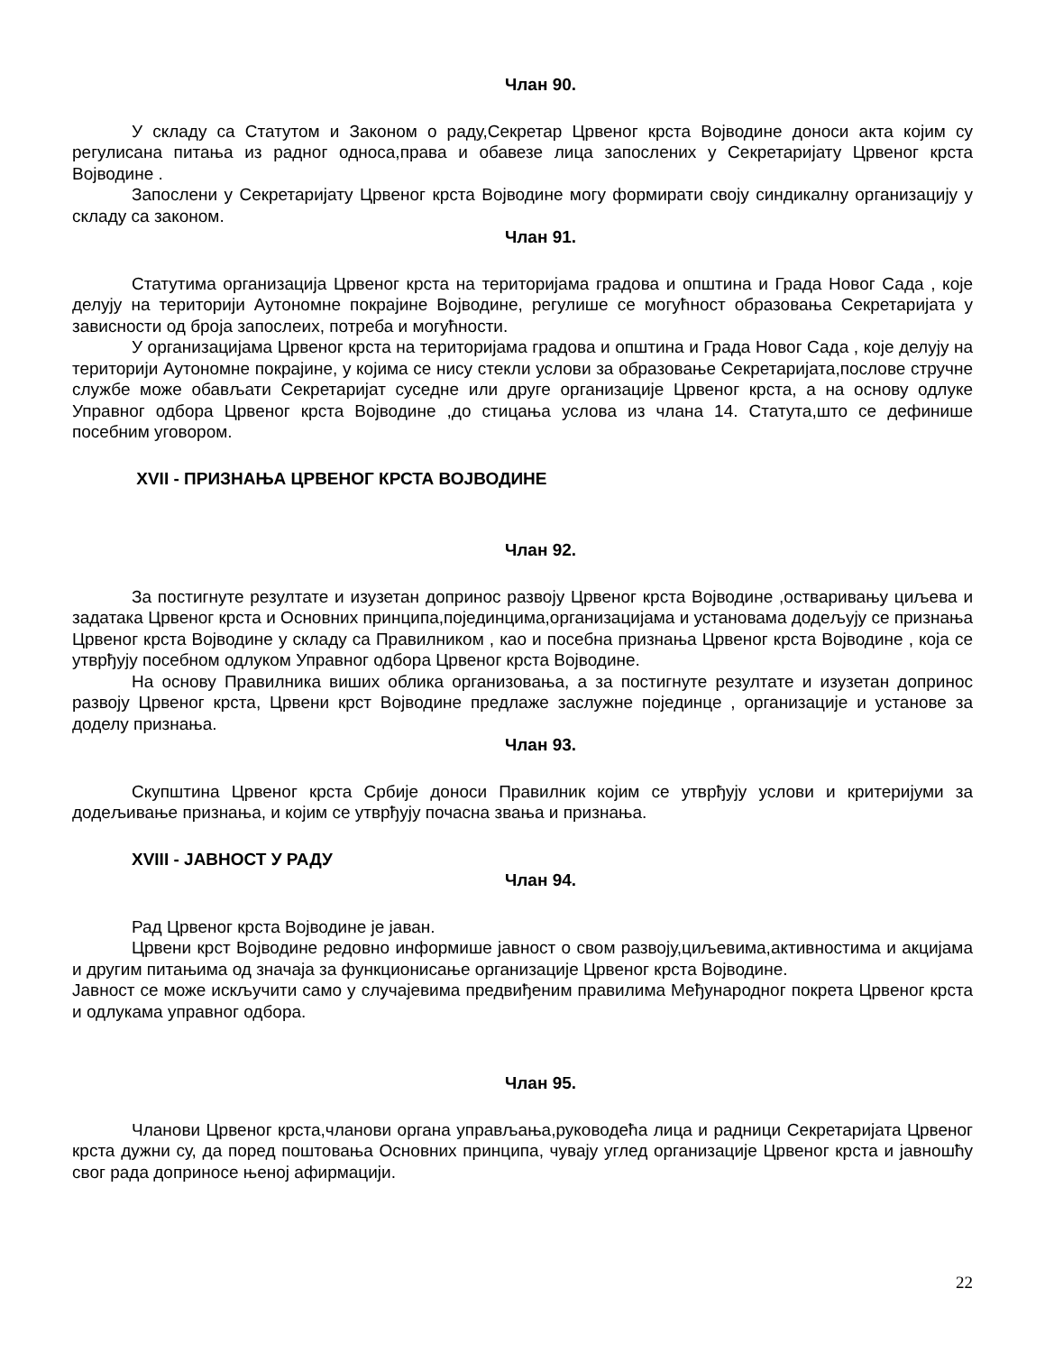Члан 90.
У складу са Статутом и Законом о раду,Секретар Црвеног крста Војводине доноси акта којим су регулисана питања из радног односа,права и обавезе лица запослених у Секретаријату Црвеног крста Војводине .
Запослени у Секретаријату Црвеног крста Војводине могу формирати своју синдикалну организацију у складу са законом.
Члан 91.
Статутима организација Црвеног крста на територијама градова и општина и Града Новог Сада , које делују на територији Аутономне покрајине Војводине, регулише се могућност образовања Секретаријата у зависности од броја запослеих, потреба и могућности.
У организацијама Црвеног крста на територијама градова и општина и Града Новог Сада , које делују на територији Аутономне покрајине, у којима се нису стекли услови за образовање Секретаријата,послове стручне службе може обављати Секретаријат суседне или друге организације Црвеног крста, а на основу одлуке Управног одбора Црвеног крста Војводине ,до стицања услова из члана 14. Статута,што се дефинише посебним уговором.
XVII - ПРИЗНАЊА ЦРВЕНОГ КРСТА ВОЈВОДИНЕ
Члан 92.
За постигнуте резултате и изузетан допринос развоју Црвеног крста Војводине ,остваривању циљева и задатака Црвеног крста и Основних принципа,појединцима,организацијама и установама додељују се признања Црвеног крста Војводине у складу са Правилником , као и посебна признања Црвеног крста Војводине , која се утврђују посебном одлуком Управног одбора Црвеног крста Војводине.
На основу Правилника виших облика организовања, а за постигнуте резултате и изузетан допринос развоју Црвеног крста, Црвени крст Војводине предлаже заслужне појединце , организације и установе за доделу признања.
Члан 93.
Скупштина Црвеног крста Србије доноси Правилник којим се утврђују услови и критеријуми за додељивање признања, и којим се утврђују почасна звања и признања.
XVIII - ЈАВНОСТ У РАДУ
Члан 94.
Рад Црвеног крста Војводине је јаван.
Црвени крст Војводине редовно информише јавност о свом развоју,циљевима,активностима и акцијама и другим питањима од значаја за функционисање организације Црвеног крста Војводине.
Јавност се може искључити само у случајевима предвиђеним правилима Међународног покрета Црвеног крста и одлукама управног одбора.
Члан 95.
Чланови Црвеног крста,чланови органа управљања,руководећа лица и радници Секретаријата Црвеног крста дужни су, да поред поштовања Основних принципа, чувају углед организације Црвеног крста и јавношћу свог рада доприносе њеној афирмацији.
22